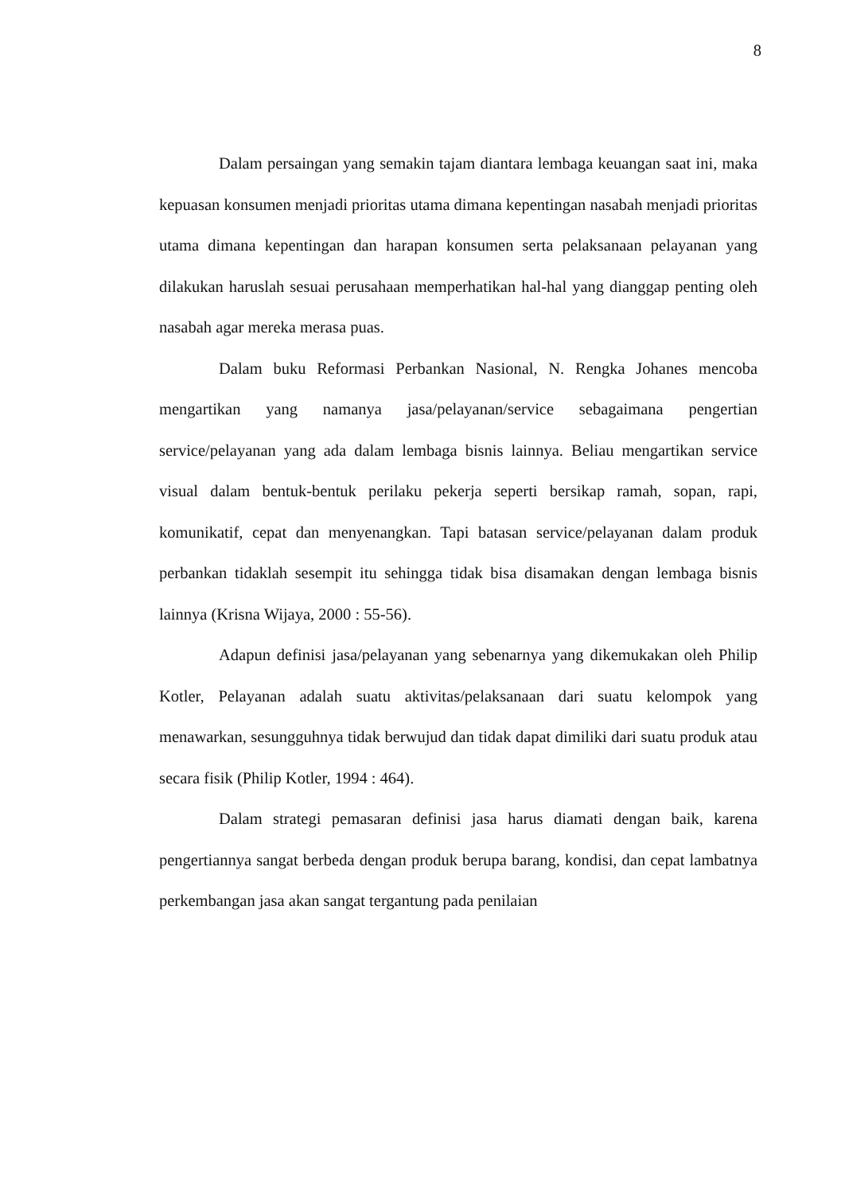8
Dalam persaingan yang semakin tajam diantara lembaga keuangan saat ini, maka kepuasan konsumen menjadi prioritas utama dimana kepentingan nasabah menjadi prioritas utama dimana kepentingan dan harapan konsumen serta pelaksanaan pelayanan yang dilakukan haruslah sesuai perusahaan memperhatikan hal-hal yang dianggap penting oleh nasabah agar mereka merasa puas.
Dalam buku Reformasi Perbankan Nasional, N. Rengka Johanes mencoba mengartikan yang namanya jasa/pelayanan/service sebagaimana pengertian service/pelayanan yang ada dalam lembaga bisnis lainnya. Beliau mengartikan service visual dalam bentuk-bentuk perilaku pekerja seperti bersikap ramah, sopan, rapi, komunikatif, cepat dan menyenangkan. Tapi batasan service/pelayanan dalam produk perbankan tidaklah sesempit itu sehingga tidak bisa disamakan dengan lembaga bisnis lainnya (Krisna Wijaya, 2000 : 55-56).
Adapun definisi jasa/pelayanan yang sebenarnya yang dikemukakan oleh Philip Kotler, Pelayanan adalah suatu aktivitas/pelaksanaan dari suatu kelompok yang menawarkan, sesungguhnya tidak berwujud dan tidak dapat dimiliki dari suatu produk atau secara fisik (Philip Kotler, 1994 : 464).
Dalam strategi pemasaran definisi jasa harus diamati dengan baik, karena pengertiannya sangat berbeda dengan produk berupa barang, kondisi, dan cepat lambatnya perkembangan jasa akan sangat tergantung pada penilaian